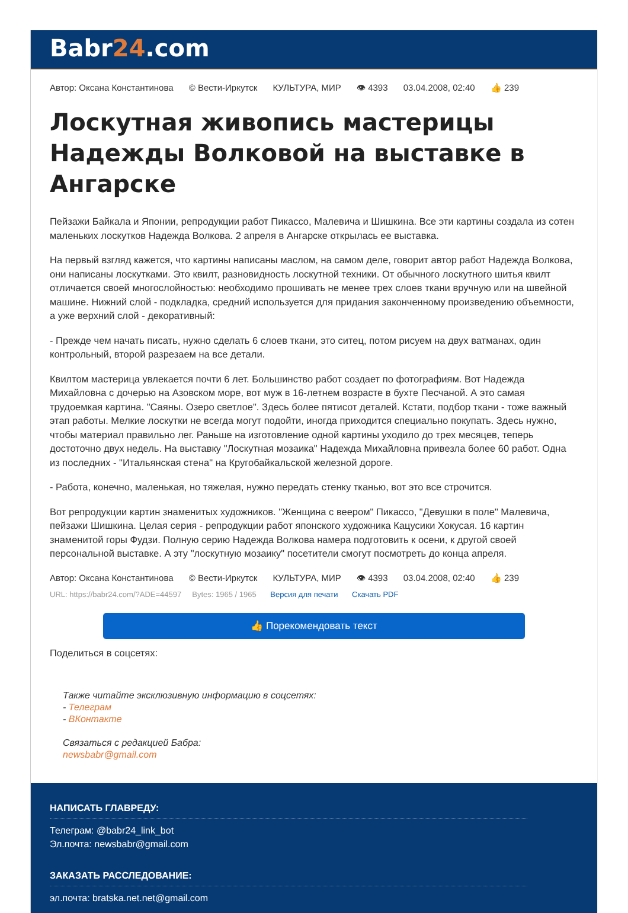Babr24.com
Автор: Оксана Константинова © Вести-Иркутск КУЛЬТУРА, МИР 👁 4393 03.04.2008, 02:40 👍 239
Лоскутная живопись мастерицы Надежды Волковой на выставке в Ангарске
Пейзажи Байкала и Японии, репродукции работ Пикассо, Малевича и Шишкина. Все эти картины создала из сотен маленьких лоскутков Надежда Волкова. 2 апреля в Ангарске открылась ее выставка.
На первый взгляд кажется, что картины написаны маслом, на самом деле, говорит автор работ Надежда Волкова, они написаны лоскутками. Это квилт, разновидность лоскутной техники. От обычного лоскутного шитья квилт отличается своей многослойностью: необходимо прошивать не менее трех слоев ткани вручную или на швейной машине. Нижний слой - подкладка, средний используется для придания законченному произведению объемности, а уже верхний слой - декоративный:
- Прежде чем начать писать, нужно сделать 6 слоев ткани, это ситец, потом рисуем на двух ватманах, один контрольный, второй разрезаем на все детали.
Квилтом мастерица увлекается почти 6 лет. Большинство работ создает по фотографиям. Вот Надежда Михайловна с дочерью на Азовском море, вот муж в 16-летнем возрасте в бухте Песчаной. А это самая трудоемкая картина. "Саяны. Озеро светлое". Здесь более пятисот деталей. Кстати, подбор ткани - тоже важный этап работы. Мелкие лоскутки не всегда могут подойти, иногда приходится специально покупать. Здесь нужно, чтобы материал правильно лег. Раньше на изготовление одной картины уходило до трех месяцев, теперь достоточно двух недель. На выставку "Лоскутная мозаика" Надежда Михайловна привезла более 60 работ. Одна из последних - "Итальянская стена" на Кругобайкальской железной дороге.
- Работа, конечно, маленькая, но тяжелая, нужно передать стенку тканью, вот это все строчится.
Вот репродукции картин знаменитых художников. "Женщина с веером" Пикассо, "Девушки в поле" Малевича, пейзажи Шишкина. Целая серия - репродукции работ японского художника Кацусики Хокусая. 16 картин знаменитой горы Фудзи. Полную серию Надежда Волкова намера подготовить к осени, к другой своей персональной выставке. А эту "лоскутную мозаику" посетители смогут посмотреть до конца апреля.
Автор: Оксана Константинова © Вести-Иркутск КУЛЬТУРА, МИР 👁 4393 03.04.2008, 02:40 👍 239
URL: https://babr24.com/?ADE=44597 Bytes: 1965 / 1965 Версия для печати Скачать PDF
👍 Порекомендовать текст
Поделиться в соцсетях:
Также читайте эксклюзивную информацию в соцсетях:
- Телеграм
- ВКонтакте
Связаться с редакцией Бабра:
newsbabr@gmail.com
НАПИСАТЬ ГЛАВРЕДУ:
Телеграм: @babr24_link_bot
Эл.почта: newsbabr@gmail.com
ЗАКАЗАТЬ РАССЛЕДОВАНИЕ:
эл.почта: bratska.net.net@gmail.com